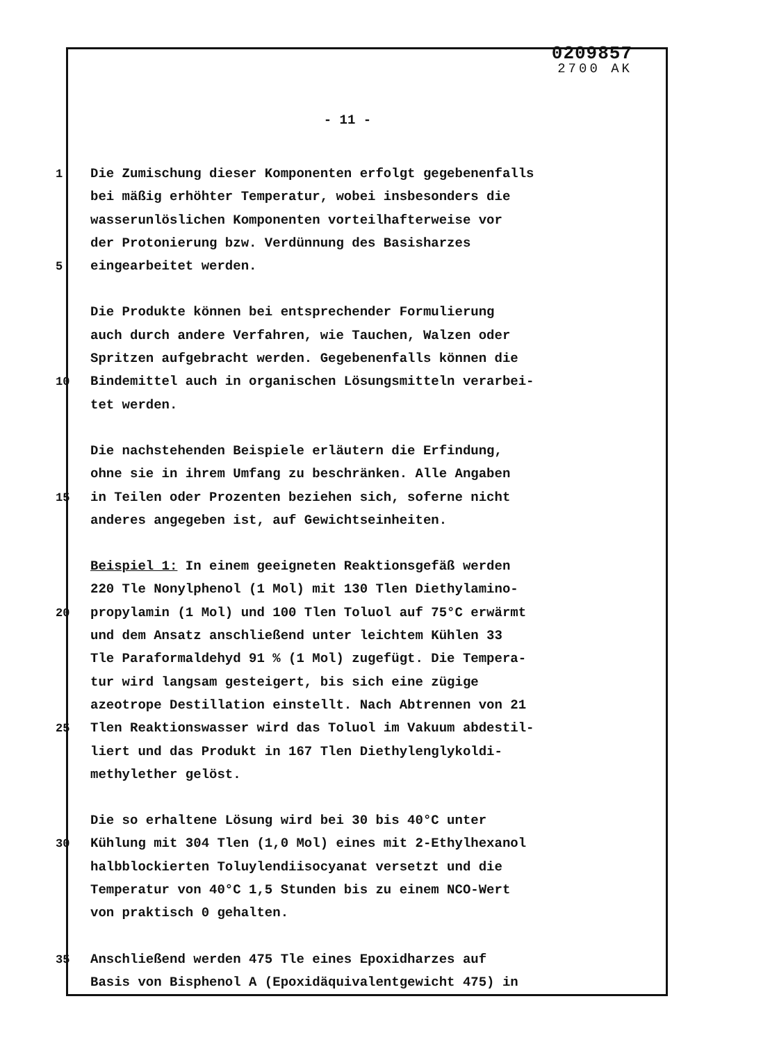0209857
2700 AK
- 11 -
1 Die Zumischung dieser Komponenten erfolgt gegebenenfalls
bei mäßig erhöhter Temperatur, wobei insbesonders die
wasserunlöslichen Komponenten vorteilhafterweise vor
der Protonierung bzw. Verdünnung des Basisharzes
5 eingearbeitet werden.
Die Produkte können bei entsprechender Formulierung
auch durch andere Verfahren, wie Tauchen, Walzen oder
Spritzen aufgebracht werden. Gegebenenfalls können die
10 Bindemittel auch in organischen Lösungsmitteln verarbei-
tet werden.
Die nachstehenden Beispiele erläutern die Erfindung,
ohne sie in ihrem Umfang zu beschränken. Alle Angaben
15 in Teilen oder Prozenten beziehen sich, soferne nicht
anderes angegeben ist, auf Gewichtseinheiten.
Beispiel 1: In einem geeigneten Reaktionsgefäß werden
220 Tle Nonylphenol (1 Mol) mit 130 Tlen Diethylamino-
20 propylamin (1 Mol) und 100 Tlen Toluol auf 75°C erwärmt
und dem Ansatz anschließend unter leichtem Kühlen 33
Tle Paraformaldehyd 91 % (1 Mol) zugefügt. Die Tempera-
tur wird langsam gesteigert, bis sich eine zügige
azeotrope Destillation einstellt. Nach Abtrennen von 21
25 Tlen Reaktionswasser wird das Toluol im Vakuum abdestil-
liert und das Produkt in 167 Tlen Diethylenglykoldi-
methylether gelöst.
Die so erhaltene Lösung wird bei 30 bis 40°C unter
30 Kühlung mit 304 Tlen (1,0 Mol) eines mit 2-Ethylhexanol
halbblockierten Toluylendiisocyanat versetzt und die
Temperatur von 40°C 1,5 Stunden bis zu einem NCO-Wert
von praktisch 0 gehalten.
35 Anschließend werden 475 Tle eines Epoxidharzes auf
Basis von Bisphenol A (Epoxidäquivalentgewicht 475) in